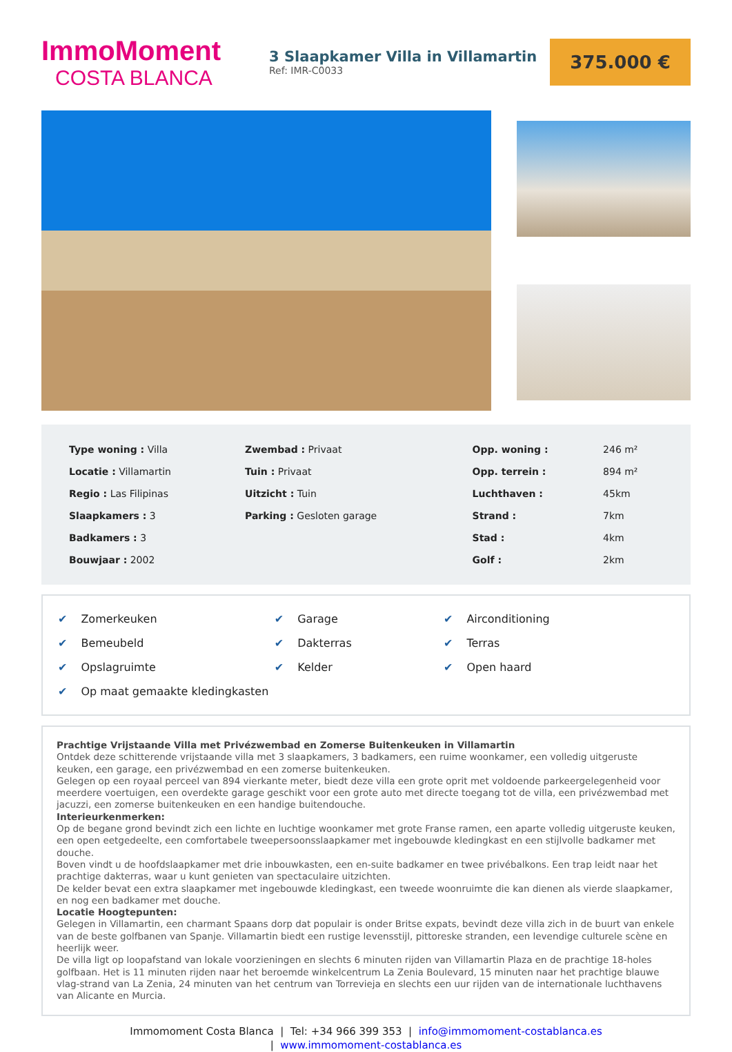ImmoMoment
COSTA BLANCA
3 Slaapkamer Villa in Villamartin
Ref: IMR-C0033
375.000 €
| Type woning : Villa | Zwembad : Privaat | Opp. woning : | 246 m² |
| Locatie : Villamartin | Tuin : Privaat | Opp. terrein : | 894 m² |
| Regio : Las Filipinas | Uitzicht : Tuin | Luchthaven : | 45km |
| Slaapkamers : 3 | Parking : Gesloten garage | Strand : | 7km |
| Badkamers : 3 | | Stad : | 4km |
| Bouwjaar : 2002 | | Golf : | 2km |
| ✔ Zomerkeuken | ✔ Garage | ✔ Airconditioning |
| ✔ Bemeubeld | ✔ Dakterras | ✔ Terras |
| ✔ Opslagruimte | ✔ Kelder | ✔ Open haard |
| ✔ Op maat gemaakte kledingkasten | | |
Prachtige Vrijstaande Villa met Privézwembad en Zomerse Buitenkeuken in Villamartin
Ontdek deze schitterende vrijstaande villa met 3 slaapkamers, 3 badkamers, een ruime woonkamer, een volledig uitgeruste keuken, een garage, een privézwembad en een zomerse buitenkeuken.
Gelegen op een royaal perceel van 894 vierkante meter, biedt deze villa een grote oprit met voldoende parkeergelegenheid voor meerdere voertuigen, een overdekte garage geschikt voor een grote auto met directe toegang tot de villa, een privézwembad met jacuzzi, een zomerse buitenkeuken en een handige buitendouche.
Interieurkenmerken:
Op de begane grond bevindt zich een lichte en luchtige woonkamer met grote Franse ramen, een aparte volledig uitgeruste keuken, een open eetgedeelte, een comfortabele tweepersoonsslaapkamer met ingebouwde kledingkast en een stijlvolle badkamer met douche.
Boven vindt u de hoofdslaapkamer met drie inbouwkasten, een en-suite badkamer en twee privébalkons. Een trap leidt naar het prachtige dakterras, waar u kunt genieten van spectaculaire uitzichten.
De kelder bevat een extra slaapkamer met ingebouwde kledingkast, een tweede woonruimte die kan dienen als vierde slaapkamer, en nog een badkamer met douche.
Locatie Hoogtepunten:
Gelegen in Villamartin, een charmant Spaans dorp dat populair is onder Britse expats, bevindt deze villa zich in de buurt van enkele van de beste golfbanen van Spanje. Villamartin biedt een rustige levensstijl, pittoreske stranden, een levendige culturele scène en heerlijk weer.
De villa ligt op loopafstand van lokale voorzieningen en slechts 6 minuten rijden van Villamartin Plaza en de prachtige 18-holes golfbaan. Het is 11 minuten rijden naar het beroemde winkelcentrum La Zenia Boulevard, 15 minuten naar het prachtige blauwe vlag-strand van La Zenia, 24 minuten van het centrum van Torrevieja en slechts een uur rijden van de internationale luchthavens van Alicante en Murcia.
Immomoment Costa Blanca | Tel: +34 966 399 353 | info@immomoment-costablanca.es
| www.immomoment-costablanca.es